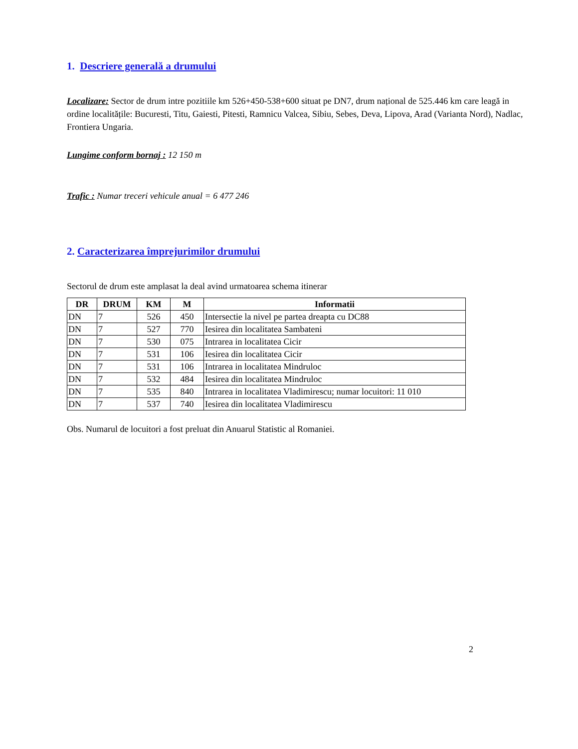1. Descriere generală a drumului
Localizare: Sector de drum intre pozitiile km 526+450-538+600 situat pe DN7, drum național de 525.446 km care leagă in ordine localitățile: Bucuresti, Titu, Gaiesti, Pitesti, Ramnicu Valcea, Sibiu, Sebes, Deva, Lipova, Arad (Varianta Nord), Nadlac, Frontiera Ungaria.
Lungime conform bornaj : 12 150 m
Trafic : Numar treceri vehicule anual = 6 477 246
2. Caracterizarea împrejurimilor drumului
Sectorul de drum este amplasat la deal avind urmatoarea schema itinerar
| DR | DRUM | KM | M | Informatii |
| --- | --- | --- | --- | --- |
| DN | 7 | 526 | 450 | Intersectie la nivel pe partea dreapta cu DC88 |
| DN | 7 | 527 | 770 | Iesirea din localitatea Sambateni |
| DN | 7 | 530 | 075 | Intrarea in localitatea Cicir |
| DN | 7 | 531 | 106 | Iesirea din localitatea Cicir |
| DN | 7 | 531 | 106 | Intrarea in localitatea Mindruloc |
| DN | 7 | 532 | 484 | Iesirea din localitatea Mindruloc |
| DN | 7 | 535 | 840 | Intrarea in localitatea Vladimirescu; numar locuitori: 11 010 |
| DN | 7 | 537 | 740 | Iesirea din localitatea Vladimirescu |
Obs. Numarul de locuitori a fost preluat din Anuarul Statistic al Romaniei.
2